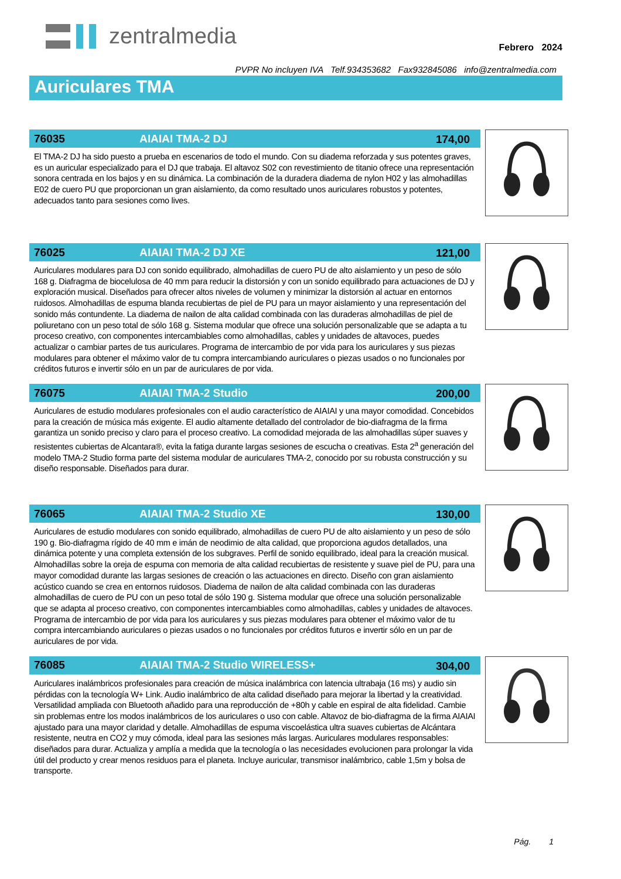zentralmedia
Febrero 2024
PVPR No incluyen IVA Telf.934353682 Fax932845086 info@zentralmedia.com
Auriculares TMA
76035 AIAIAI TMA-2 DJ 174,00
El TMA-2 DJ ha sido puesto a prueba en escenarios de todo el mundo. Con su diadema reforzada y sus potentes graves, es un auricular especializado para el DJ que trabaja. El altavoz S02 con revestimiento de titanio ofrece una representación sonora centrada en los bajos y en su dinámica. La combinación de la duradera diadema de nylon H02 y las almohadillas E02 de cuero PU que proporcionan un gran aislamiento, da como resultado unos auriculares robustos y potentes, adecuados tanto para sesiones como lives.
76025 AIAIAI TMA-2 DJ XE 121,00
Auriculares modulares para DJ con sonido equilibrado, almohadillas de cuero PU de alto aislamiento y un peso de sólo 168 g. Diafragma de biocelulosa de 40 mm para reducir la distorsión y con un sonido equilibrado para actuaciones de DJ y exploración musical. Diseñados para ofrecer altos niveles de volumen y minimizar la distorsión al actuar en entornos ruidosos. Almohadillas de espuma blanda recubiertas de piel de PU para un mayor aislamiento y una representación del sonido más contundente. La diadema de nailon de alta calidad combinada con las duraderas almohadillas de piel de poliuretano con un peso total de sólo 168 g. Sistema modular que ofrece una solución personalizable que se adapta a tu proceso creativo, con componentes intercambiables como almohadillas, cables y unidades de altavoces, puedes actualizar o cambiar partes de tus auriculares. Programa de intercambio de por vida para los auriculares y sus piezas modulares para obtener el máximo valor de tu compra intercambiando auriculares o piezas usados o no funcionales por créditos futuros e invertir sólo en un par de auriculares de por vida.
76075 AIAIAI TMA-2 Studio 200,00
Auriculares de estudio modulares profesionales con el audio característico de AIAIAI y una mayor comodidad. Concebidos para la creación de música más exigente. El audio altamente detallado del controlador de bio-diafragma de la firma garantiza un sonido preciso y claro para el proceso creativo. La comodidad mejorada de las almohadillas súper suaves y resistentes cubiertas de Alcantara®, evita la fatiga durante largas sesiones de escucha o creativas. Esta 2<sup>a</sup> generación del modelo TMA-2 Studio forma parte del sistema modular de auriculares TMA-2, conocido por su robusta construcción y su diseño responsable. Diseñados para durar.
76065 AIAIAI TMA-2 Studio XE 130,00
Auriculares de estudio modulares con sonido equilibrado, almohadillas de cuero PU de alto aislamiento y un peso de sólo 190 g. Bio-diafragma rígido de 40 mm e imán de neodimio de alta calidad, que proporciona agudos detallados, una dinámica potente y una completa extensión de los subgraves. Perfil de sonido equilibrado, ideal para la creación musical. Almohadillas sobre la oreja de espuma con memoria de alta calidad recubiertas de resistente y suave piel de PU, para una mayor comodidad durante las largas sesiones de creación o las actuaciones en directo. Diseño con gran aislamiento acústico cuando se crea en entornos ruidosos. Diadema de nailon de alta calidad combinada con las duraderas almohadillas de cuero de PU con un peso total de sólo 190 g. Sistema modular que ofrece una solución personalizable que se adapta al proceso creativo, con componentes intercambiables como almohadillas, cables y unidades de altavoces. Programa de intercambio de por vida para los auriculares y sus piezas modulares para obtener el máximo valor de tu compra intercambiando auriculares o piezas usados o no funcionales por créditos futuros e invertir sólo en un par de auriculares de por vida.
76085 AIAIAI TMA-2 Studio WIRELESS+ 304,00
Auriculares inalámbricos profesionales para creación de música inalámbrica con latencia ultrabaja (16 ms) y audio sin pérdidas con la tecnología W+ Link. Audio inalámbrico de alta calidad diseñado para mejorar la libertad y la creatividad. Versatilidad ampliada con Bluetooth añadido para una reproducción de +80h y cable en espiral de alta fidelidad. Cambie sin problemas entre los modos inalámbricos de los auriculares o uso con cable. Altavoz de bio-diafragma de la firma AIAIAI ajustado para una mayor claridad y detalle. Almohadillas de espuma viscoelástica ultra suaves cubiertas de Alcántara resistente, neutra en CO2 y muy cómoda, ideal para las sesiones más largas. Auriculares modulares responsables: diseñados para durar. Actualiza y amplía a medida que la tecnología o las necesidades evolucionen para prolongar la vida útil del producto y crear menos residuos para el planeta. Incluye auricular, transmisor inalámbrico, cable 1,5m y bolsa de transporte.
Pág. 1